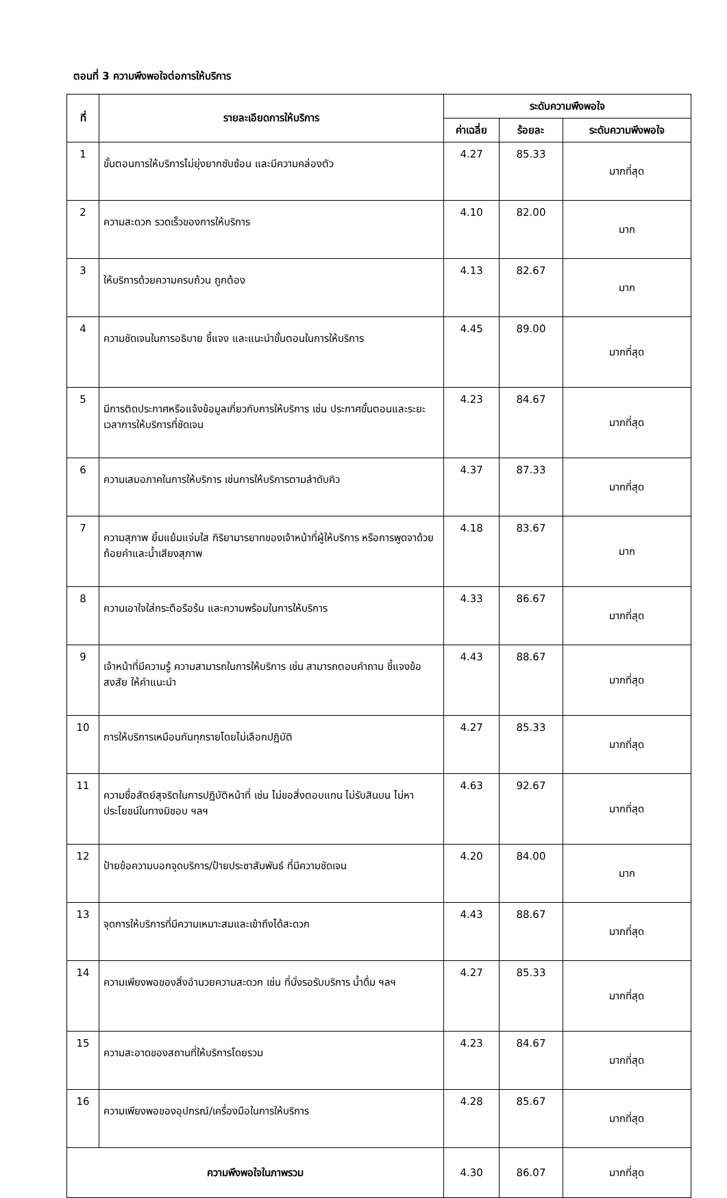ตอนที่ 3 ความพึงพอใจต่อการให้บริการ
| ที่ | รายละเอียดการให้บริการ | ระดับความพึงพอใจ | | |
| --- | --- | --- | --- | --- |
| | | ค่าเฉลี่ย | ร้อยละ | ระดับความพึงพอใจ |
| 1 | ขั้นตอนการให้บริการไม่ยุ่งยากซับซ้อน และมีความคล่องตัว | 4.27 | 85.33 | มากที่สุด |
| 2 | ความสะดวก รวดเร็วของการให้บริการ | 4.10 | 82.00 | มาก |
| 3 | ให้บริการด้วยความครบถ้วน ถูกต้อง | 4.13 | 82.67 | มาก |
| 4 | ความชัดเจนในการอธิบาย ชี้แจง และแนะนำขั้นตอนในการให้บริการ | 4.45 | 89.00 | มากที่สุด |
| 5 | มีการติดประกาศหรือแจ้งข้อมูลเกี่ยวกับการให้บริการ เช่น ประกาศขั้นตอนและระยะเวลาการให้บริการที่ชัดเจน | 4.23 | 84.67 | มากที่สุด |
| 6 | ความเสมอภาคในการให้บริการ เช่นการให้บริการตามลำดับคิว | 4.37 | 87.33 | มากที่สุด |
| 7 | ความสุภาพ ยิ้มแย้มแจ่มใส กิริยามารยาทของเจ้าหน้าที่ผู้ให้บริการ หรือการพูดจาด้วยถ้อยคำและน้ำเสียงสุภาพ | 4.18 | 83.67 | มาก |
| 8 | ความเอาใจใส่กระตือรือร้น และความพร้อมในการให้บริการ | 4.33 | 86.67 | มากที่สุด |
| 9 | เจ้าหน้าที่มีความรู้ ความสามารถในการให้บริการ เช่น สามารถตอบคำถาม ชี้แจงข้อสงสัย ให้คำแนะนำ | 4.43 | 88.67 | มากที่สุด |
| 10 | การให้บริการเหมือนกันทุกรายโดยไม่เลือกปฏิบัติ | 4.27 | 85.33 | มากที่สุด |
| 11 | ความซื่อสัตย์สุจริตในการปฏิบัติหน้าที่ เช่น ไม่ขอสิ่งตอบแทน ไม่รับสินบน ไม่หาประโยชน์ในทางมิชอบ ฯลฯ | 4.63 | 92.67 | มากที่สุด |
| 12 | ป้ายข้อความบอกจุดบริการ/ป้ายประชาสัมพันธ์ ที่มีความชัดเจน | 4.20 | 84.00 | มาก |
| 13 | จุดการให้บริการที่มีความเหมาะสมและเข้าถึงได้สะดวก | 4.43 | 88.67 | มากที่สุด |
| 14 | ความเพียงพอของสิ่งอำนวยความสะดวก เช่น ที่นั่งรอรับบริการ น้ำดื่ม ฯลฯ | 4.27 | 85.33 | มากที่สุด |
| 15 | ความสะอาดของสถานที่ให้บริการโดยรวม | 4.23 | 84.67 | มากที่สุด |
| 16 | ความเพียงพอของอุปกรณ์/เครื่องมือในการให้บริการ | 4.28 | 85.67 | มากที่สุด |
| ความพึงพอใจในภาพรวม | | 4.30 | 86.07 | มากที่สุด |